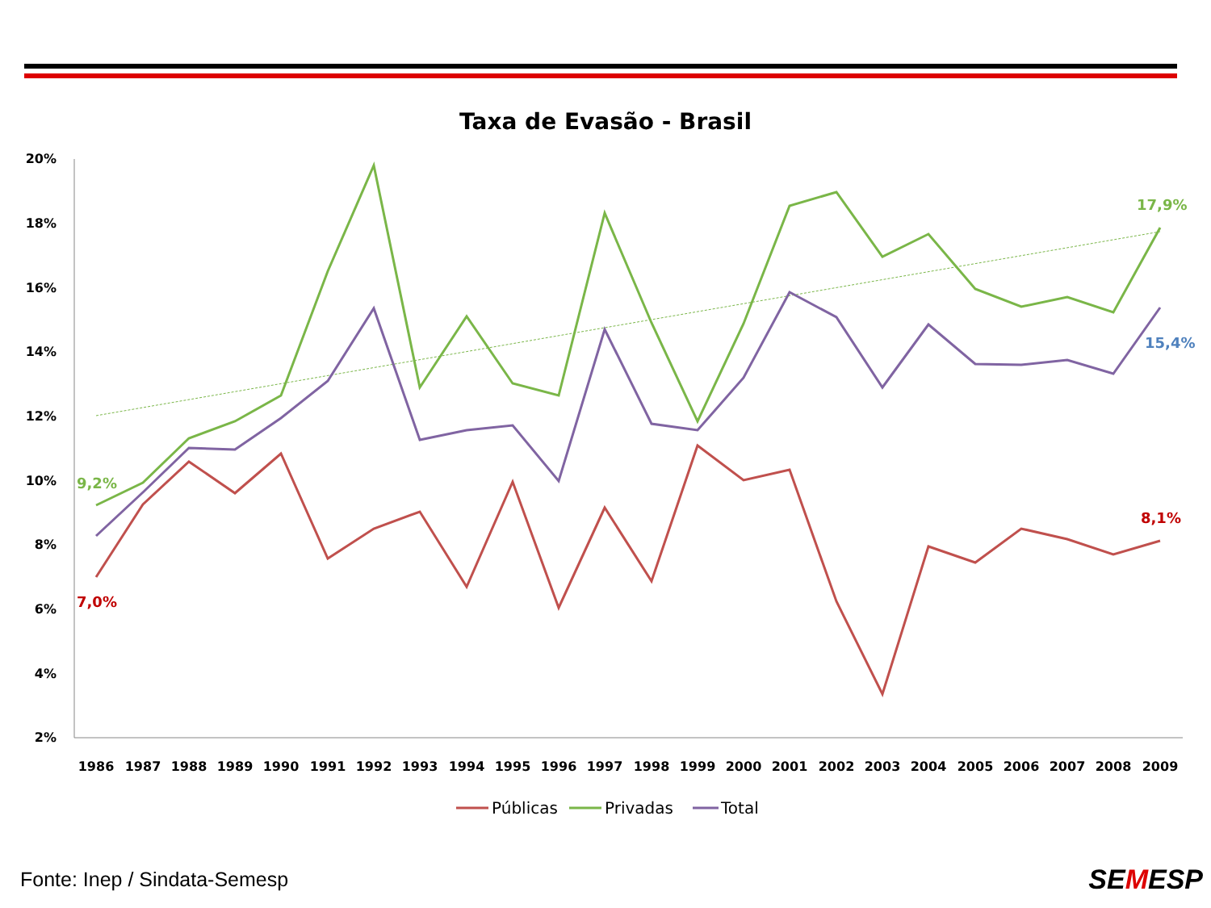Taxa de Evasão - Brasil
20%
18%
16%
14%
12%
10%
8%
6%
4%
2%
1986
1987
1988
1989
1990
1991
1992
1993
1994
1995
1996
1997
1998
1999
2000
2001
2002
2003
2004
2005
2006
2007
2008
2009
9,2%
7,0%
17,9%
15,4%
8,1%
Públicas
Privadas
Total
Fonte: Inep / Sindata-Semesp SEMESP